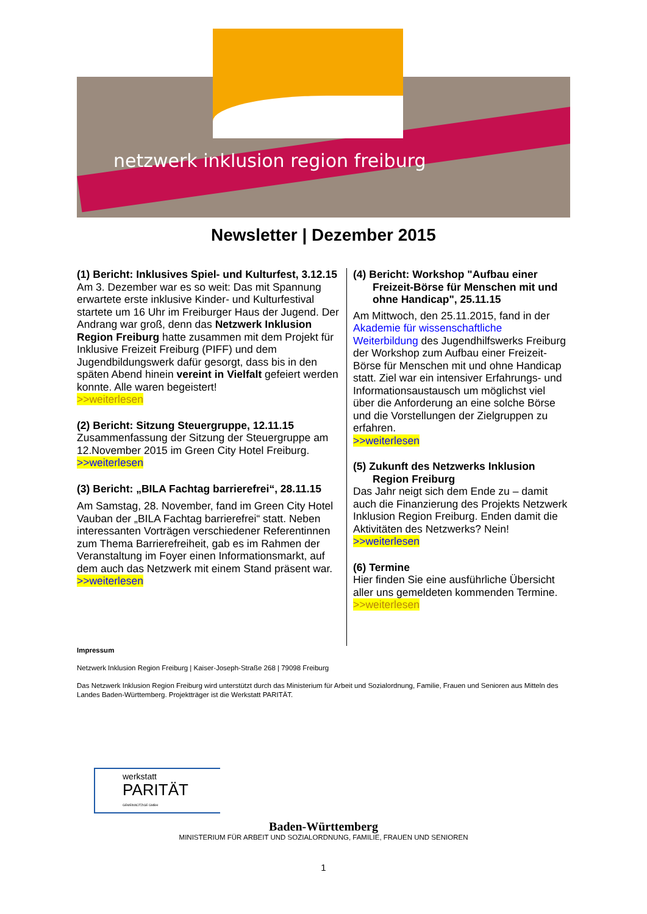netzwerk inklusion region freiburg
Newsletter | Dezember 2015
(1) Bericht: Inklusives Spiel- und Kulturfest, 3.12.15
Am 3. Dezember war es so weit: Das mit Spannung erwartete erste inklusive Kinder- und Kulturfestival startete um 16 Uhr im Freiburger Haus der Jugend. Der Andrang war groß, denn das Netzwerk Inklusion Region Freiburg hatte zusammen mit dem Projekt für Inklusive Freizeit Freiburg (PIFF) und dem Jugendbildungswerk dafür gesorgt, dass bis in den späten Abend hinein vereint in Vielfalt gefeiert werden konnte. Alle waren begeistert!
>>weiterlesen
(2) Bericht: Sitzung Steuergruppe, 12.11.15
Zusammenfassung der Sitzung der Steuergruppe am 12.November 2015 im Green City Hotel Freiburg.
>>weiterlesen
(3) Bericht: „BILA Fachtag barrierefrei“, 28.11.15
Am Samstag, 28. November, fand im Green City Hotel Vauban der „BILA Fachtag barrierefrei“ statt. Neben interessanten Vorträgen verschiedener Referentinnen zum Thema Barrierefreiheit, gab es im Rahmen der Veranstaltung im Foyer einen Informationsmarkt, auf dem auch das Netzwerk mit einem Stand präsent war.
>>weiterlesen
(4) Bericht: Workshop "Aufbau einer Freizeit-Börse für Menschen mit und ohne Handicap", 25.11.15
Am Mittwoch, den 25.11.2015, fand in der Akademie für wissenschaftliche Weiterbildung des Jugendhilfswerks Freiburg der Workshop zum Aufbau einer Freizeit-Börse für Menschen mit und ohne Handicap statt. Ziel war ein intensiver Erfahrungs- und Informationsaustausch um möglichst viel über die Anforderung an eine solche Börse und die Vorstellungen der Zielgruppen zu erfahren.
>>weiterlesen
(5) Zukunft des Netzwerks Inklusion Region Freiburg
Das Jahr neigt sich dem Ende zu – damit auch die Finanzierung des Projekts Netzwerk Inklusion Region Freiburg. Enden damit die Aktivitäten des Netzwerks? Nein!
>>weiterlesen
(6) Termine
Hier finden Sie eine ausführliche Übersicht aller uns gemeldeten kommenden Termine.
>>weiterlesen
Impressum
Netzwerk Inklusion Region Freiburg | Kaiser-Joseph-Straße 268 | 79098 Freiburg
Das Netzwerk Inklusion Region Freiburg wird unterstützt durch das Ministerium für Arbeit und Sozialordnung, Familie, Frauen und Senioren aus Mitteln des Landes Baden-Württemberg. Projektträger ist die Werkstatt PARITÄT.
werkstatt
PARITÄT
GEMEINNÜTZIGE GMBH
Baden-Württemberg
MINISTERIUM FÜR ARBEIT UND SOZIALORDNUNG, FAMILIE, FRAUEN UND SENIOREN
1